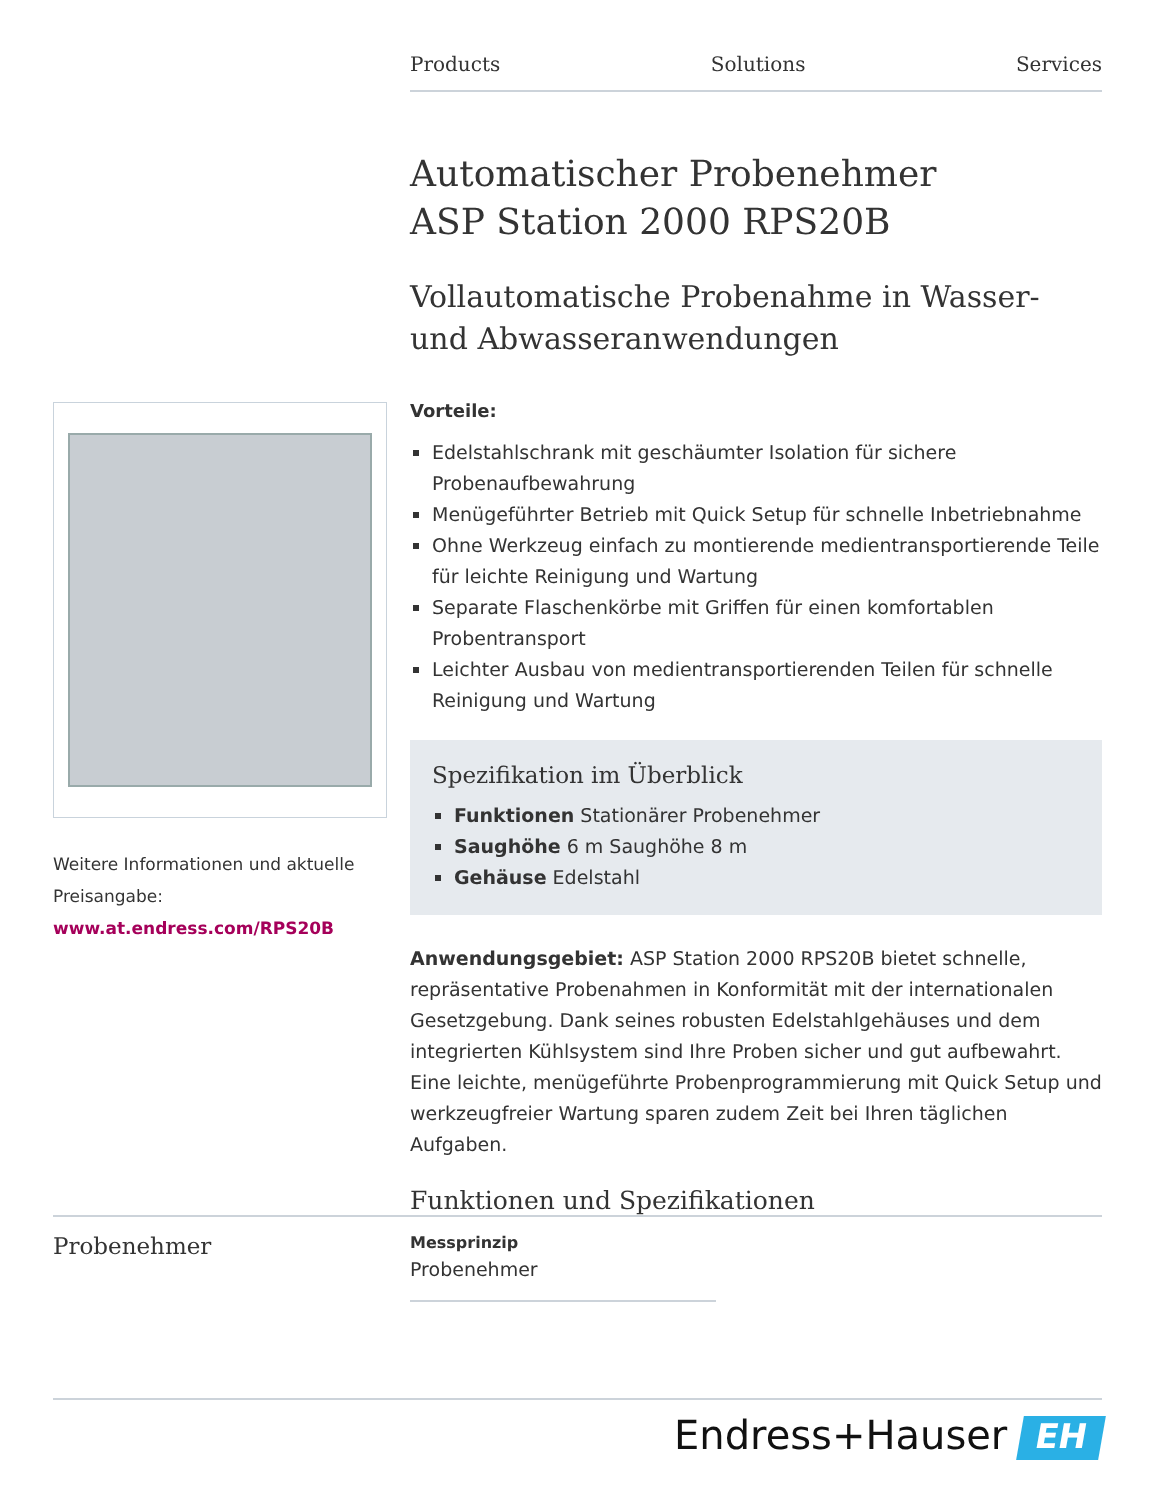Products Solutions Services
Automatischer Probenehmer
ASP Station 2000 RPS20B
Vollautomatische Probenahme in Wasser- und Abwasseranwendungen
Vorteile:
Edelstahlschrank mit geschäumter Isolation für sichere Probenaufbewahrung
Menügeführter Betrieb mit Quick Setup für schnelle Inbetriebnahme
Ohne Werkzeug einfach zu montierende medientransportierende Teile für leichte Reinigung und Wartung
Separate Flaschenkörbe mit Griffen für einen komfortablen Probentransport
Leichter Ausbau von medientransportierenden Teilen für schnelle Reinigung und Wartung
Spezifikation im Überblick
Funktionen Stationärer Probenehmer
Saughöhe 6 m Saughöhe 8 m
Gehäuse Edelstahl
Anwendungsgebiet: ASP Station 2000 RPS20B bietet schnelle, repräsentative Probenahmen in Konformität mit der internationalen Gesetzgebung. Dank seines robusten Edelstahlgehäuses und dem integrierten Kühlsystem sind Ihre Proben sicher und gut aufbewahrt. Eine leichte, menügeführte Probenprogrammierung mit Quick Setup und werkzeugfreier Wartung sparen zudem Zeit bei Ihren täglichen Aufgaben.
Funktionen und Spezifikationen
Weitere Informationen und aktuelle Preisangabe:
www.at.endress.com/RPS20B
Probenehmer
Messprinzip
Probenehmer
Endress+Hauser EH